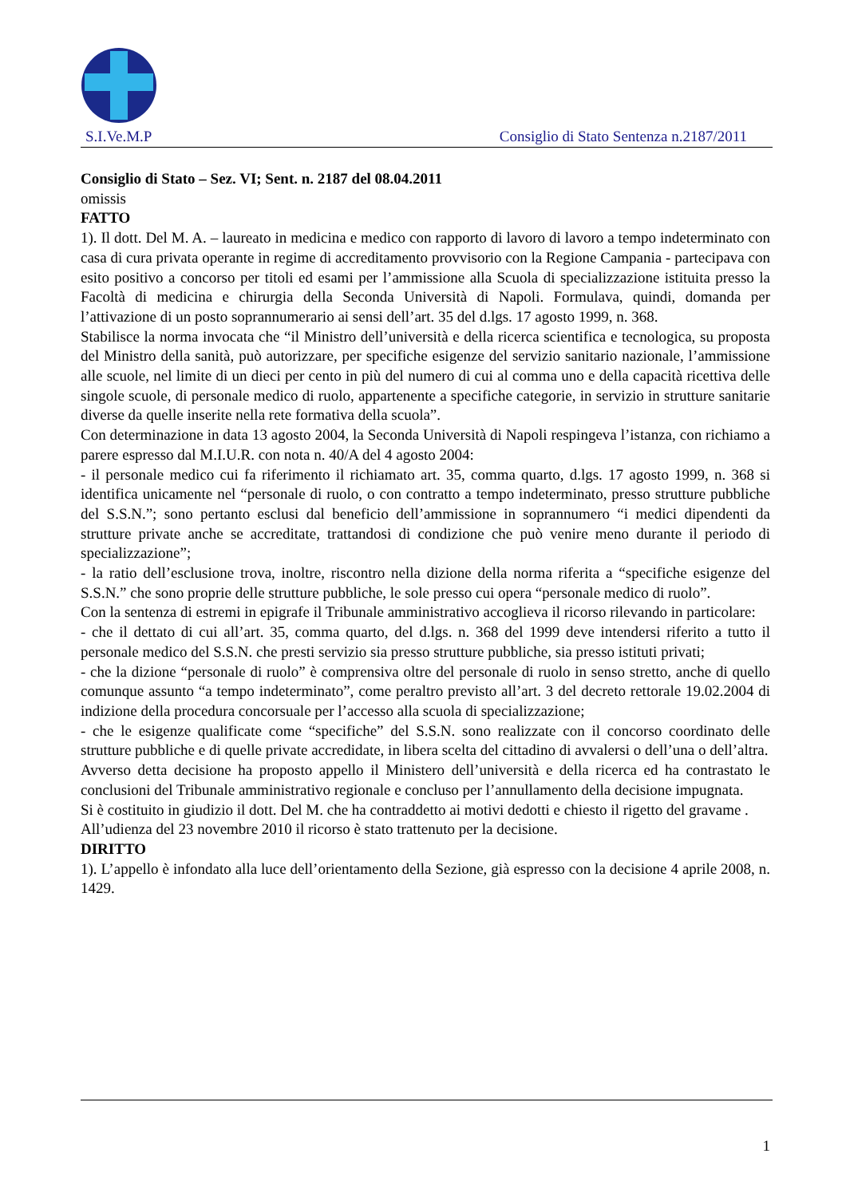S.I.Ve.M.P Consiglio di Stato Sentenza n.2187/2011
Consiglio di Stato – Sez. VI; Sent. n. 2187 del 08.04.2011
omissis
FATTO
1). Il dott. Del M. A. – laureato in medicina e medico con rapporto di lavoro di lavoro a tempo indeterminato con casa di cura privata operante in regime di accreditamento provvisorio con la Regione Campania - partecipava con esito positivo a concorso per titoli ed esami per l’ammissione alla Scuola di specializzazione istituita presso la Facoltà di medicina e chirurgia della Seconda Università di Napoli. Formulava, quindi, domanda per l’attivazione di un posto soprannumerario ai sensi dell’art. 35 del d.lgs. 17 agosto 1999, n. 368.
Stabilisce la norma invocata che “il Ministro dell’università e della ricerca scientifica e tecnologica, su proposta del Ministro della sanità, può autorizzare, per specifiche esigenze del servizio sanitario nazionale, l’ammissione alle scuole, nel limite di un dieci per cento in più del numero di cui al comma uno e della capacità ricettiva delle singole scuole, di personale medico di ruolo, appartenente a specifiche categorie, in servizio in strutture sanitarie diverse da quelle inserite nella rete formativa della scuola”.
Con determinazione in data 13 agosto 2004, la Seconda Università di Napoli respingeva l’istanza, con richiamo a parere espresso dal M.I.U.R. con nota n. 40/A del 4 agosto 2004:
- il personale medico cui fa riferimento il richiamato art. 35, comma quarto, d.lgs. 17 agosto 1999, n. 368 si identifica unicamente nel “personale di ruolo, o con contratto a tempo indeterminato, presso strutture pubbliche del S.S.N.”; sono pertanto esclusi dal beneficio dell’ammissione in soprannumero “i medici dipendenti da strutture private anche se accreditate, trattandosi di condizione che può venire meno durante il periodo di specializzazione”;
- la ratio dell’esclusione trova, inoltre, riscontro nella dizione della norma riferita a “specifiche esigenze del S.S.N.” che sono proprie delle strutture pubbliche, le sole presso cui opera “personale medico di ruolo”.
Con la sentenza di estremi in epigrafe il Tribunale amministrativo accoglieva il ricorso rilevando in particolare:
- che il dettato di cui all’art. 35, comma quarto, del d.lgs. n. 368 del 1999 deve intendersi riferito a tutto il personale medico del S.S.N. che presti servizio sia presso strutture pubbliche, sia presso istituti privati;
- che la dizione “personale di ruolo” è comprensiva oltre del personale di ruolo in senso stretto, anche di quello comunque assunto “a tempo indeterminato”, come peraltro previsto all’art. 3 del decreto rettorale 19.02.2004 di indizione della procedura concorsuale per l’accesso alla scuola di specializzazione;
- che le esigenze qualificate come “specifiche” del S.S.N. sono realizzate con il concorso coordinato delle strutture pubbliche e di quelle private accredidate, in libera scelta del cittadino di avvalersi o dell’una o dell’altra.
Avverso detta decisione ha proposto appello il Ministero dell’università e della ricerca ed ha contrastato le conclusioni del Tribunale amministrativo regionale e concluso per l’annullamento della decisione impugnata.
Si è costituito in giudizio il dott. Del M. che ha contraddetto ai motivi dedotti e chiesto il rigetto del gravame .
All’udienza del 23 novembre 2010 il ricorso è stato trattenuto per la decisione.
DIRITTO
1). L’appello è infondato alla luce dell’orientamento della Sezione, già espresso con la decisione 4 aprile 2008, n. 1429.
1